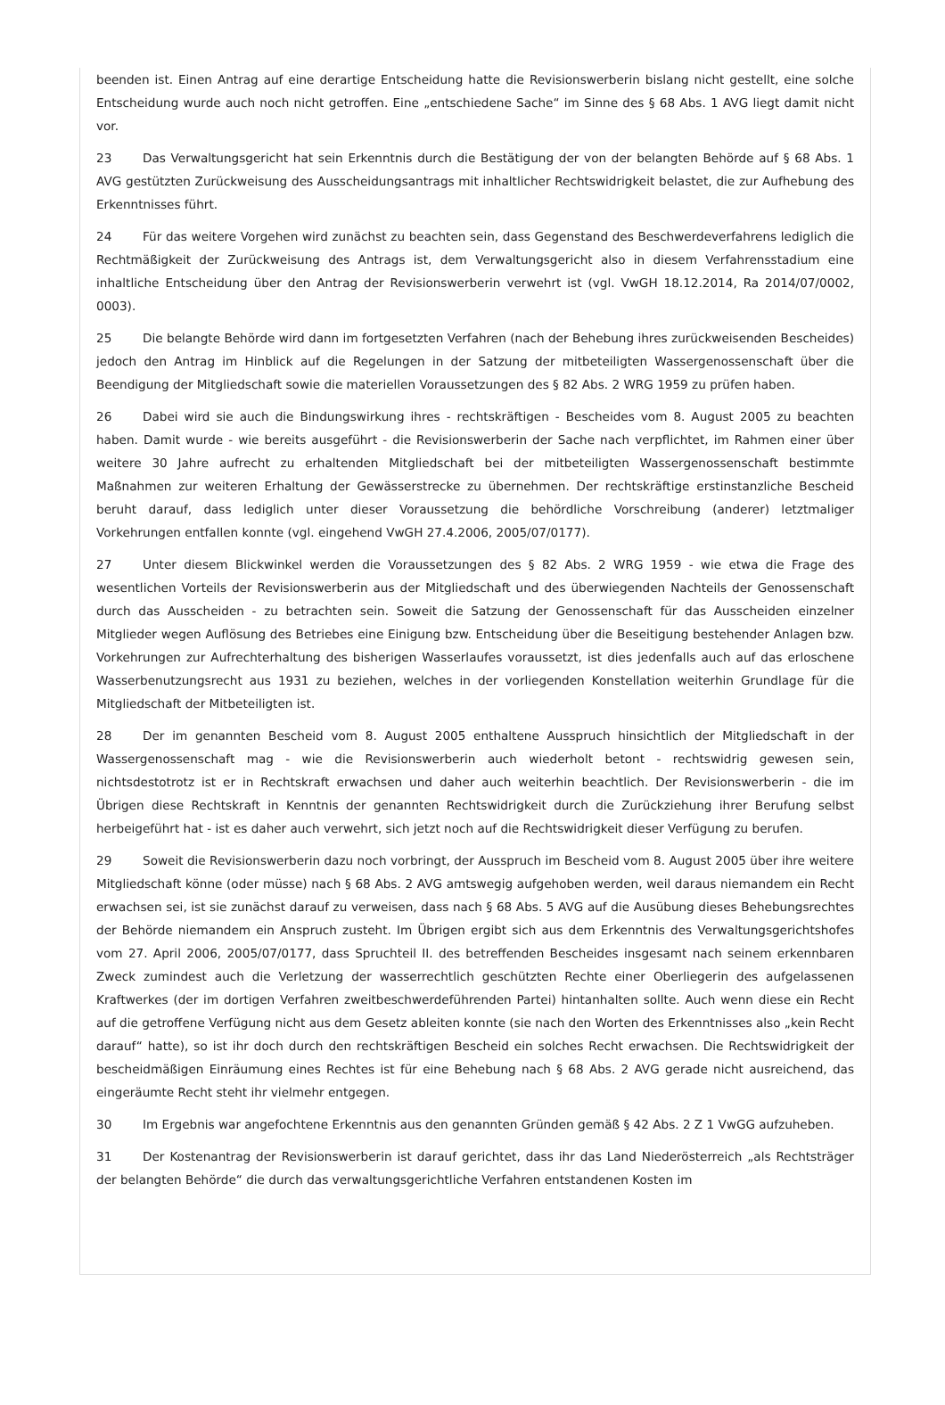beenden ist. Einen Antrag auf eine derartige Entscheidung hatte die Revisionswerberin bislang nicht gestellt, eine solche Entscheidung wurde auch noch nicht getroffen. Eine „entschiedene Sache“ im Sinne des § 68 Abs. 1 AVG liegt damit nicht vor.
23 Das Verwaltungsgericht hat sein Erkenntnis durch die Bestätigung der von der belangten Behörde auf § 68 Abs. 1 AVG gestützten Zurückweisung des Ausscheidungsantrags mit inhaltlicher Rechtswidrigkeit belastet, die zur Aufhebung des Erkenntnisses führt.
24 Für das weitere Vorgehen wird zunächst zu beachten sein, dass Gegenstand des Beschwerdeverfahrens lediglich die Rechtmäßigkeit der Zurückweisung des Antrags ist, dem Verwaltungsgericht also in diesem Verfahrensstadium eine inhaltliche Entscheidung über den Antrag der Revisionswerberin verwehrt ist (vgl. VwGH 18.12.2014, Ra 2014/07/0002, 0003).
25 Die belangte Behörde wird dann im fortgesetzten Verfahren (nach der Behebung ihres zurückweisenden Bescheides) jedoch den Antrag im Hinblick auf die Regelungen in der Satzung der mitbeteiligten Wassergenossenschaft über die Beendigung der Mitgliedschaft sowie die materiellen Voraussetzungen des § 82 Abs. 2 WRG 1959 zu prüfen haben.
26 Dabei wird sie auch die Bindungswirkung ihres - rechtskräftigen - Bescheides vom 8. August 2005 zu beachten haben. Damit wurde - wie bereits ausgeführt - die Revisionswerberin der Sache nach verpflichtet, im Rahmen einer über weitere 30 Jahre aufrecht zu erhaltenden Mitgliedschaft bei der mitbeteiligten Wassergenossenschaft bestimmte Maßnahmen zur weiteren Erhaltung der Gewässerstrecke zu übernehmen. Der rechtskräftige erstinstanzliche Bescheid beruht darauf, dass lediglich unter dieser Voraussetzung die behördliche Vorschreibung (anderer) letztmaliger Vorkehrungen entfallen konnte (vgl. eingehend VwGH 27.4.2006, 2005/07/0177).
27 Unter diesem Blickwinkel werden die Voraussetzungen des § 82 Abs. 2 WRG 1959 - wie etwa die Frage des wesentlichen Vorteils der Revisionswerberin aus der Mitgliedschaft und des überwiegenden Nachteils der Genossenschaft durch das Ausscheiden - zu betrachten sein. Soweit die Satzung der Genossenschaft für das Ausscheiden einzelner Mitglieder wegen Auflösung des Betriebes eine Einigung bzw. Entscheidung über die Beseitigung bestehender Anlagen bzw. Vorkehrungen zur Aufrechterhaltung des bisherigen Wasserlaufes voraussetzt, ist dies jedenfalls auch auf das erloschene Wasserbenutzungsrecht aus 1931 zu beziehen, welches in der vorliegenden Konstellation weiterhin Grundlage für die Mitgliedschaft der Mitbeteiligten ist.
28 Der im genannten Bescheid vom 8. August 2005 enthaltene Ausspruch hinsichtlich der Mitgliedschaft in der Wassergenossenschaft mag - wie die Revisionswerberin auch wiederholt betont - rechtswidrig gewesen sein, nichtsdestotrotz ist er in Rechtskraft erwachsen und daher auch weiterhin beachtlich. Der Revisionswerberin - die im Übrigen diese Rechtskraft in Kenntnis der genannten Rechtswidrigkeit durch die Zurückziehung ihrer Berufung selbst herbeigeführt hat - ist es daher auch verwehrt, sich jetzt noch auf die Rechtswidrigkeit dieser Verfügung zu berufen.
29 Soweit die Revisionswerberin dazu noch vorbringt, der Ausspruch im Bescheid vom 8. August 2005 über ihre weitere Mitgliedschaft könne (oder müsse) nach § 68 Abs. 2 AVG amtswegig aufgehoben werden, weil daraus niemandem ein Recht erwachsen sei, ist sie zunächst darauf zu verweisen, dass nach § 68 Abs. 5 AVG auf die Ausübung dieses Behebungsrechtes der Behörde niemandem ein Anspruch zusteht. Im Übrigen ergibt sich aus dem Erkenntnis des Verwaltungsgerichtshofes vom 27. April 2006, 2005/07/0177, dass Spruchteil II. des betreffenden Bescheides insgesamt nach seinem erkennbaren Zweck zumindest auch die Verletzung der wasserrechtlich geschützten Rechte einer Oberliegerin des aufgelassenen Kraftwerkes (der im dortigen Verfahren zweitbeschwerdeführenden Partei) hintanhalten sollte. Auch wenn diese ein Recht auf die getroffene Verfügung nicht aus dem Gesetz ableiten konnte (sie nach den Worten des Erkenntnisses also „kein Recht darauf“ hatte), so ist ihr doch durch den rechtskräftigen Bescheid ein solches Recht erwachsen. Die Rechtswidrigkeit der bescheidmäßigen Einräumung eines Rechtes ist für eine Behebung nach § 68 Abs. 2 AVG gerade nicht ausreichend, das eingeräumte Recht steht ihr vielmehr entgegen.
30 Im Ergebnis war angefochtene Erkenntnis aus den genannten Gründen gemäß § 42 Abs. 2 Z 1 VwGG aufzuheben.
31 Der Kostenantrag der Revisionswerberin ist darauf gerichtet, dass ihr das Land Niederösterreich „als Rechtsträger der belangten Behörde“ die durch das verwaltungsgerichtliche Verfahren entstandenen Kosten im